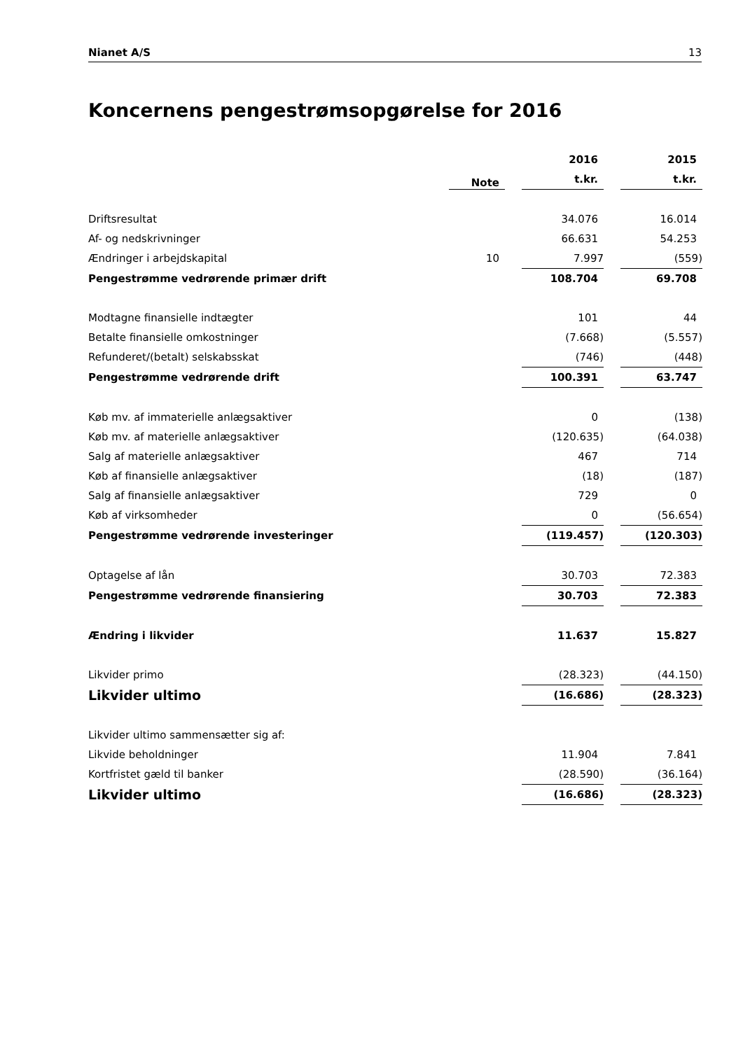Nianet A/S 13
Koncernens pengestrømsopgørelse for 2016
| | | | 2016 | | 2015 |
| --- | --- | --- | --- | --- | --- |
| | Note | | t.kr. | | t.kr. |
| Driftsresultat | | | 34.076 | | 16.014 |
| Af- og nedskrivninger | | | 66.631 | | 54.253 |
| Ændringer i arbejdskapital | 10 | | 7.997 | | (559) |
| Pengestrømme vedrørende primær drift | | | 108.704 | | 69.708 |
| Modtagne finansielle indtægter | | | 101 | | 44 |
| Betalte finansielle omkostninger | | | (7.668) | | (5.557) |
| Refunderet/(betalt) selskabsskat | | | (746) | | (448) |
| Pengestrømme vedrørende drift | | | 100.391 | | 63.747 |
| Køb mv. af immaterielle anlægsaktiver | | | 0 | | (138) |
| Køb mv. af materielle anlægsaktiver | | | (120.635) | | (64.038) |
| Salg af materielle anlægsaktiver | | | 467 | | 714 |
| Køb af finansielle anlægsaktiver | | | (18) | | (187) |
| Salg af finansielle anlægsaktiver | | | 729 | | 0 |
| Køb af virksomheder | | | 0 | | (56.654) |
| Pengestrømme vedrørende investeringer | | | (119.457) | | (120.303) |
| Optagelse af lån | | | 30.703 | | 72.383 |
| Pengestrømme vedrørende finansiering | | | 30.703 | | 72.383 |
| Ændring i likvider | | | 11.637 | | 15.827 |
| Likvider primo | | | (28.323) | | (44.150) |
| Likvider ultimo | | | (16.686) | | (28.323) |
| Likvider ultimo sammensætter sig af: | | | | | |
| Likvide beholdninger | | | 11.904 | | 7.841 |
| Kortfristet gæld til banker | | | (28.590) | | (36.164) |
| Likvider ultimo | | | (16.686) | | (28.323) |